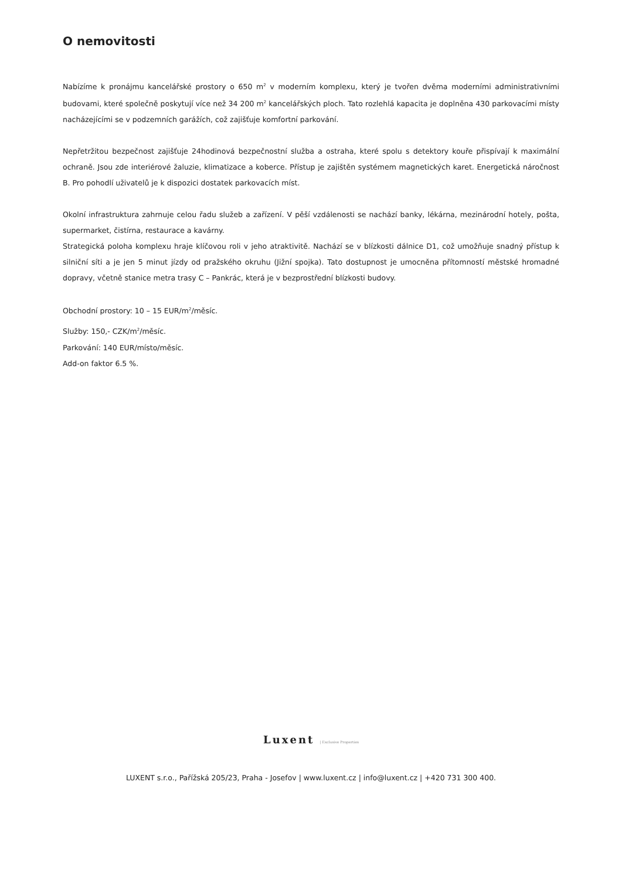O nemovitosti
Nabízíme k pronájmu kancelářské prostory o 650 m<sup>2</sup> v moderním komplexu, který je tvořen dvěma moderními administrativními budovami, které společně poskytují více než 34 200 m<sup>2</sup> kancelářských ploch. Tato rozlehlá kapacita je doplněna 430 parkovacími místy nacházejícími se v podzemních garážích, což zajišťuje komfortní parkování.
Nepřetržitou bezpečnost zajišťuje 24hodinová bezpečnostní služba a ostraha, které spolu s detektory kouře přispívají k maximální ochraně. Jsou zde interiérové žaluzie, klimatizace a koberce. Přístup je zajištěn systémem magnetických karet. Energetická náročnost B. Pro pohodlí uživatelů je k dispozici dostatek parkovacích míst.
Okolní infrastruktura zahrnuje celou řadu služeb a zařízení. V pěší vzdálenosti se nachází banky, lékárna, mezinárodní hotely, pošta, supermarket, čistírna, restaurace a kavárny.
Strategická poloha komplexu hraje klíčovou roli v jeho atraktivitě. Nachází se v blízkosti dálnice D1, což umožňuje snadný přístup k silniční síti a je jen 5 minut jízdy od pražského okruhu (Jižní spojka). Tato dostupnost je umocněna přítomností městské hromadné dopravy, včetně stanice metra trasy C – Pankrác, která je v bezprostřední blízkosti budovy.
Obchodní prostory: 10 – 15 EUR/m<sup>2</sup>/měsíc.
Služby: 150,- CZK/m<sup>2</sup>/měsíc.
Parkování: 140 EUR/místo/měsíc.
Add-on faktor 6.5 %.
Luxent | Exclusive Properties
LUXENT s.r.o., Pařížská 205/23, Praha - Josefov | www.luxent.cz | info@luxent.cz | +420 731 300 400.